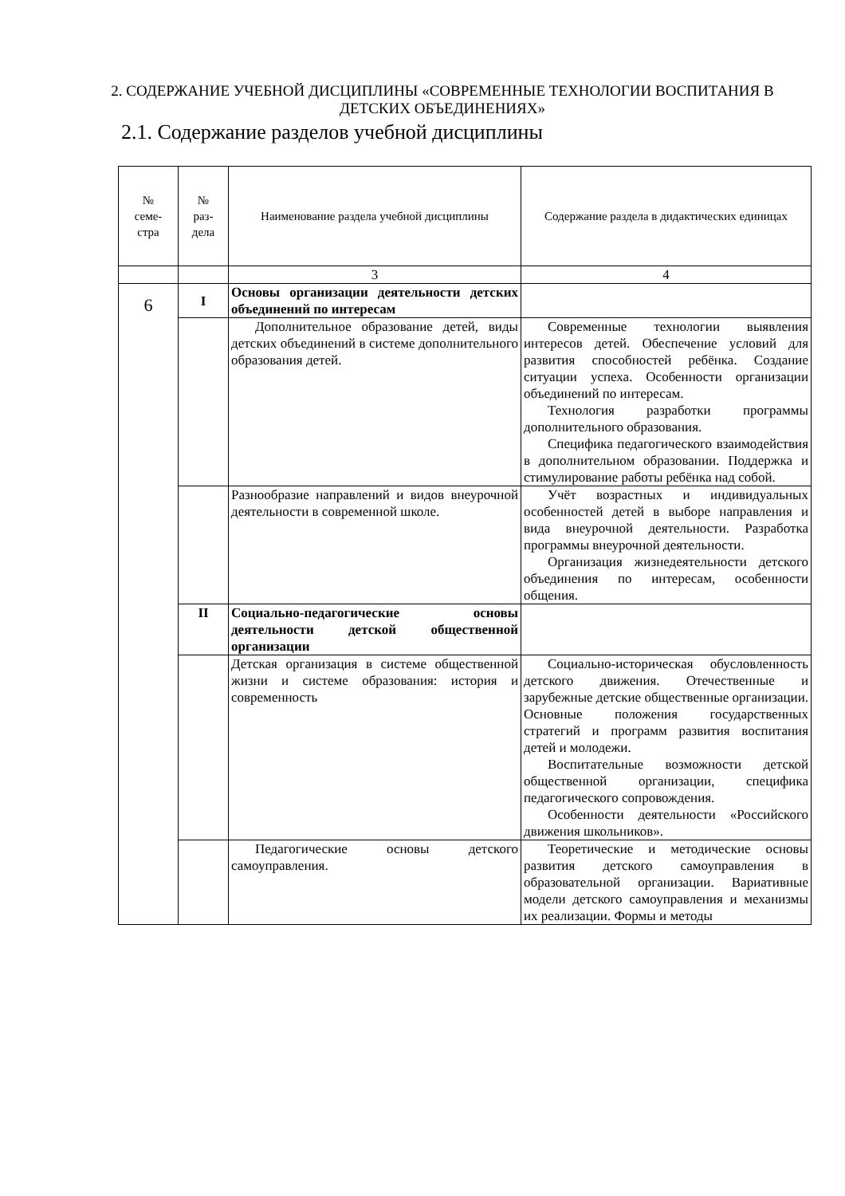2. СОДЕРЖАНИЕ УЧЕБНОЙ ДИСЦИПЛИНЫ «СОВРЕМЕННЫЕ ТЕХНОЛОГИИ ВОСПИТАНИЯ В ДЕТСКИХ ОБЪЕДИНЕНИЯХ»
2.1. Содержание разделов учебной дисциплины
| № семе- стра | № раз- дела | Наименование раздела учебной дисциплины | Содержание раздела в дидактических единицах |
| --- | --- | --- | --- |
| | | 3 | 4 |
| 6 | I | Основы организации деятельности детских объединений по интересам | |
| | | Дополнительное образование детей, виды детских объединений в системе дополнительного образования детей. | Современные технологии выявления интересов детей. Обеспечение условий для развития способностей ребёнка. Создание ситуации успеха. Особенности организации объединений по интересам. Технология разработки программы дополнительного образования. Специфика педагогического взаимодействия в дополнительном образовании. Поддержка и стимулирование работы ребёнка над собой. |
| | | Разнообразие направлений и видов внеурочной деятельности в современной школе. | Учёт возрастных и индивидуальных особенностей детей в выборе направления и вида внеурочной деятельности. Разработка программы внеурочной деятельности. Организация жизнедеятельности детского объединения по интересам, особенности общения. |
| | II | Социально-педагогические основы деятельности детской общественной организации | |
| | | Детская организация в системе общественной жизни и системе образования: история и современность | Социально-историческая обусловленность детского движения. Отечественные и зарубежные детские общественные организации. Основные положения государственных стратегий и программ развития воспитания детей и молодежи. Воспитательные возможности детской общественной организации, специфика педагогического сопровождения. Особенности деятельности «Российского движения школьников». |
| | | Педагогические основы детского самоуправления. | Теоретические и методические основы развития детского самоуправления в образовательной организации. Вариативные модели детского самоуправления и механизмы их реализации. Формы и методы |